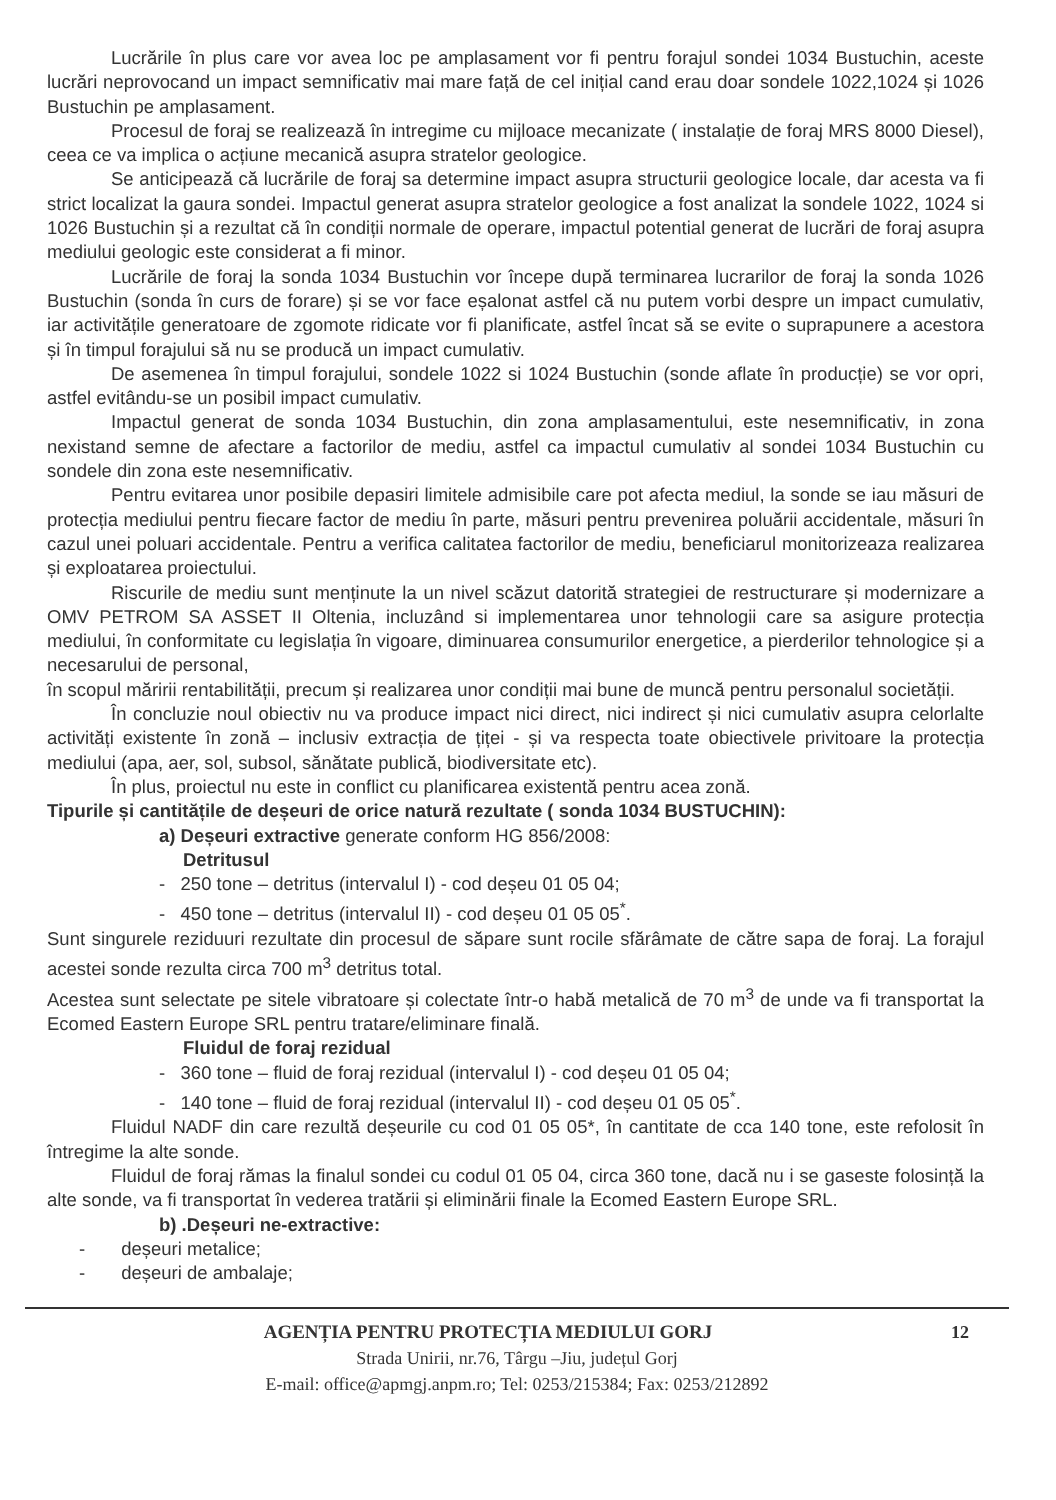Lucrările în plus care vor avea loc pe amplasament vor fi pentru forajul sondei 1034 Bustuchin, aceste lucrări neprovocand un impact semnificativ mai mare față de cel inițial cand erau doar sondele 1022,1024 și 1026 Bustuchin pe amplasament.
Procesul de foraj se realizează în intregime cu mijloace mecanizate ( instalație de foraj MRS 8000 Diesel), ceea ce va implica o acțiune mecanică asupra stratelor geologice.
Se anticipează că lucrările de foraj sa determine impact asupra structurii geologice locale, dar acesta va fi strict localizat la gaura sondei. Impactul generat asupra stratelor geologice a fost analizat la sondele 1022, 1024 si 1026 Bustuchin și a rezultat că în condiții normale de operare, impactul potential generat de lucrări de foraj asupra mediului geologic este considerat a fi minor.
Lucrările de foraj la sonda 1034 Bustuchin vor începe după terminarea lucrarilor de foraj la sonda 1026 Bustuchin (sonda în curs de forare) și se vor face eșalonat astfel că nu putem vorbi despre un impact cumulativ, iar activitățile generatoare de zgomote ridicate vor fi planificate, astfel încat să se evite o suprapunere a acestora și în timpul forajului să nu se producă un impact cumulativ.
De asemenea în timpul forajului, sondele 1022 si 1024 Bustuchin (sonde aflate în producție) se vor opri, astfel evitându-se un posibil impact cumulativ.
Impactul generat de sonda 1034 Bustuchin, din zona amplasamentului, este nesemnificativ, in zona nexistand semne de afectare a factorilor de mediu, astfel ca impactul cumulativ al sondei 1034 Bustuchin cu sondele din zona este nesemnificativ.
Pentru evitarea unor posibile depasiri limitele admisibile care pot afecta mediul, la sonde se iau măsuri de protecția mediului pentru fiecare factor de mediu în parte, măsuri pentru prevenirea poluării accidentale, măsuri în cazul unei poluari accidentale. Pentru a verifica calitatea factorilor de mediu, beneficiarul monitorizeaza realizarea și exploatarea proiectului.
Riscurile de mediu sunt menținute la un nivel scăzut datorită strategiei de restructurare și modernizare a OMV PETROM SA ASSET II Oltenia, incluzând si implementarea unor tehnologii care sa asigure protecția mediului, în conformitate cu legislația în vigoare, diminuarea consumurilor energetice, a pierderilor tehnologice și a necesarului de personal,
în scopul măririi rentabilității, precum și realizarea unor condiții mai bune de muncă pentru personalul societății.
În concluzie noul obiectiv nu va produce impact nici direct, nici indirect și nici cumulativ asupra celorlalte activități existente în zonă – inclusiv extracția de țiței - și va respecta toate obiectivele privitoare la protecția mediului (apa, aer, sol, subsol, sănătate publică, biodiversitate etc).
În plus, proiectul nu este in conflict cu planificarea existentă pentru acea zonă.
Tipurile și cantitățile de deșeuri de orice natură rezultate ( sonda 1034 BUSTUCHIN):
a) Deșeuri extractive generate conform HG 856/2008:
Detritusul
- 250 tone – detritus (intervalul I) - cod deșeu 01 05 04;
- 450 tone – detritus (intervalul II) - cod deșeu 01 05 05<sup>*</sup>.
Sunt singurele reziduuri rezultate din procesul de săpare sunt rocile sfărâmate de către sapa de foraj. La forajul acestei sonde rezulta circa 700 m<sup>3</sup> detritus total.
Acestea sunt selectate pe sitele vibratoare și colectate într-o habă metalică de 70 m<sup>3</sup> de unde va fi transportat la Ecomed Eastern Europe SRL pentru tratare/eliminare finală.
Fluidul de foraj rezidual
- 360 tone – fluid de foraj rezidual (intervalul I) - cod deșeu 01 05 04;
- 140 tone – fluid de foraj rezidual (intervalul II) - cod deșeu 01 05 05<sup>*</sup>.
Fluidul NADF din care rezultă deșeurile cu cod 01 05 05*, în cantitate de cca 140 tone, este refolosit în întregime la alte sonde.
Fluidul de foraj rămas la finalul sondei cu codul 01 05 04, circa 360 tone, dacă nu i se gaseste folosință la alte sonde, va fi transportat în vederea tratării și eliminării finale la Ecomed Eastern Europe SRL.
b) .Deșeuri ne-extractive:
- deșeuri metalice;
- deșeuri de ambalaje;
12
AGENȚIA PENTRU PROTECȚIA MEDIULUI GORJ
Strada Unirii, nr.76, Târgu –Jiu, județul Gorj
E-mail: office@apmgj.anpm.ro; Tel: 0253/215384; Fax: 0253/212892